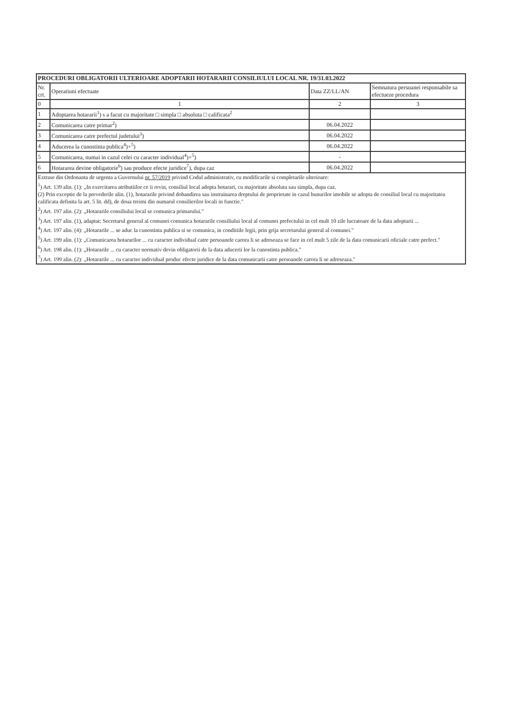| PROCEDURI OBLIGATORII ULTERIOARE ADOPTARII HOTARARII CONSILIULUI LOCAL NR. 19/31.03.2022 | | | |
| --- | --- | --- | --- |
| Nr. crt. | Operatiuni efectuate | Data ZZ/LL/AN | Semnatura persoanei responsabile sa efectueze procedura |
| 0 | 1 | 2 | 3 |
| 1 | Adoptarea hotararii<sup>1</sup>) s a facut cu majoritate □ simpla □ absoluta □ calificata<sup>2</sup> | | |
| 2 | Comunicarea catre primar<sup>2</sup>) | 06.04.2022 | |
| 3 | Comunicarea catre prefectul judetului<sup>3</sup>) | 06.04.2022 | |
| 4 | Aducerea la cunostinta publica<sup>4</sup>)+<sup>5</sup>) | 06.04.2022 | |
| 5 | Comunicarea, numai in cazul celei cu caracter individual<sup>4</sup>)+<sup>5</sup>) | - | |
| 6 | Hotararea devine obligatorie<sup>6</sup>) sau produce efecte juridice<sup>7</sup>), dupa caz | 06.04.2022 | |
| Extrase din Ordonanta de urgenta a Guvernului nr. 57/2019 privind Codul administrativ, cu modificarile si completarile ulterioare: <sup>1</sup>) Art. 139 alin. (1): „In exercitarea atributiilor ce ii revin, consiliul local adopta hotarari, cu majoritate absoluta sau simpla, dupa caz. (2) Prin exceptie de la prevederile alin. (1), hotararile privind dobandirea sau instrainarea dreptului de proprietate in cazul bunurilor imobile se adopta de consiliul local cu majoritatea calificata definita la art. 5 lit. dd), de doua treimi din numarul consilierilor locali in functie." <sup>2</sup>) Art. 197 alin. (2): „Hotararile consiliului local se comunica primarului." <sup>3</sup>) Art. 197 alin. (1), adaptat: Secretarul general al comunei comunica hotararile consiliului local al comunei prefectului in cel mult 10 zile lucratoare de la data adoptarii ... <sup>4</sup>) Art. 197 alin. (4): „Hotararile ... se aduc la cunostinta publica si se comunica, in conditiile legii, prin grija secretarului general al comunei." <sup>5</sup>) Art. 199 alin. (1): „Comunicarea hotararilor ... cu caracter individual catre persoanele carora li se adreseaza se face in cel mult 5 zile de la data comunicarii oficiale catre prefect." <sup>6</sup>) Art. 198 alin. (1): „Hotararile ... cu caracter normativ devin obligatorii de la data aducerii lor la cunostinta publica." <sup>7</sup>) Art. 199 alin. (2): „Hotararile ... cu caracter individual produc efecte juridice de la data comunicarii catre persoanele carora li se adreseaza." | | | |